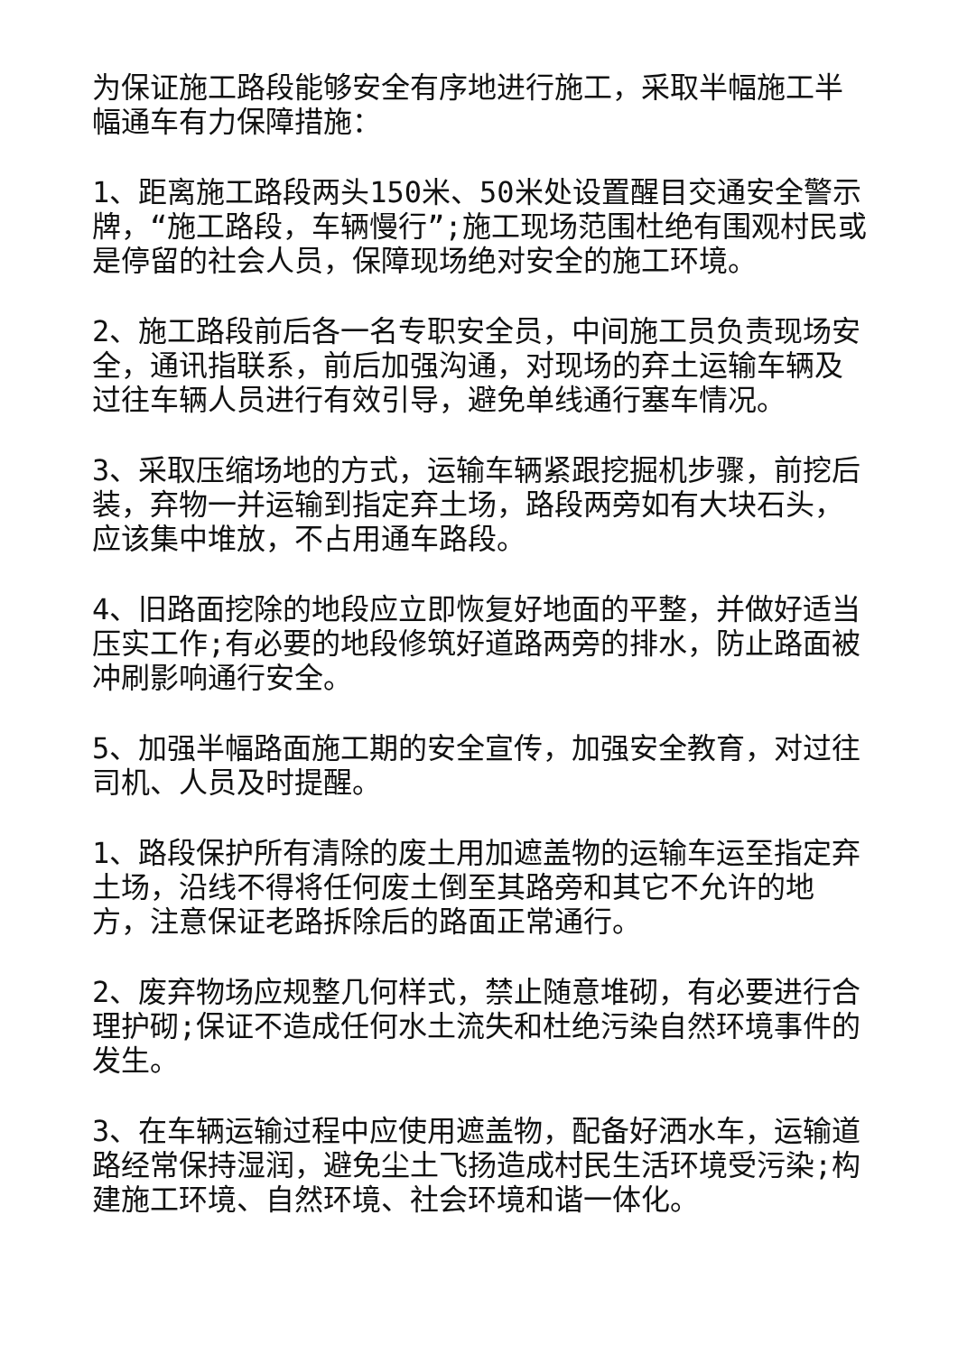为保证施工路段能够安全有序地进行施工，采取半幅施工半幅通车有力保障措施：
1、距离施工路段两头150米、50米处设置醒目交通安全警示牌，“施工路段，车辆慢行”;施工现场范围杜绝有围观村民或是停留的社会人员，保障现场绝对安全的施工环境。
2、施工路段前后各一名专职安全员，中间施工员负责现场安全，通讯指联系，前后加强沟通，对现场的弃土运输车辆及过往车辆人员进行有效引导，避免单线通行塞车情况。
3、采取压缩场地的方式，运输车辆紧跟挖掘机步骤，前挖后装，弃物一并运输到指定弃土场，路段两旁如有大块石头，应该集中堆放，不占用通车路段。
4、旧路面挖除的地段应立即恢复好地面的平整，并做好适当压实工作;有必要的地段修筑好道路两旁的排水，防止路面被冲刷影响通行安全。
5、加强半幅路面施工期的安全宣传，加强安全教育，对过往司机、人员及时提醒。
1、路段保护所有清除的废土用加遮盖物的运输车运至指定弃土场，沿线不得将任何废土倒至其路旁和其它不允许的地方，注意保证老路拆除后的路面正常通行。
2、废弃物场应规整几何样式，禁止随意堆砌，有必要进行合理护砌;保证不造成任何水土流失和杜绝污染自然环境事件的发生。
3、在车辆运输过程中应使用遮盖物，配备好洒水车，运输道路经常保持湿润，避免尘土飞扬造成村民生活环境受污染;构建施工环境、自然环境、社会环境和谐一体化。